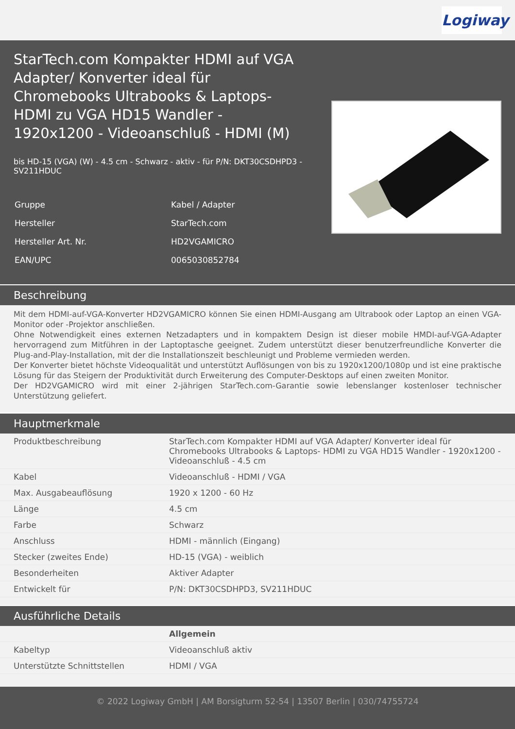Logiway
StarTech.com Kompakter HDMI auf VGA Adapter/ Konverter ideal für Chromebooks Ultrabooks & Laptops- HDMI zu VGA HD15 Wandler - 1920x1200 - Videoanschluß - HDMI (M)
bis HD-15 (VGA) (W) - 4.5 cm - Schwarz - aktiv - für P/N: DKT30CSDHPD3 - SV211HDUC
| Gruppe | Kabel / Adapter |
| Hersteller | StarTech.com |
| Hersteller Art. Nr. | HD2VGAMICRO |
| EAN/UPC | 0065030852784 |
Beschreibung
Mit dem HDMI-auf-VGA-Konverter HD2VGAMICRO können Sie einen HDMI-Ausgang am Ultrabook oder Laptop an einen VGA-Monitor oder -Projektor anschließen.
Ohne Notwendigkeit eines externen Netzadapters und in kompaktem Design ist dieser mobile HMDI-auf-VGA-Adapter hervorragend zum Mitführen in der Laptoptasche geeignet. Zudem unterstützt dieser benutzerfreundliche Konverter die Plug-and-Play-Installation, mit der die Installationszeit beschleunigt und Probleme vermieden werden.
Der Konverter bietet höchste Videoqualität und unterstützt Auflösungen von bis zu 1920x1200/1080p und ist eine praktische Lösung für das Steigern der Produktivität durch Erweiterung des Computer-Desktops auf einen zweiten Monitor.
Der HD2VGAMICRO wird mit einer 2-jährigen StarTech.com-Garantie sowie lebenslanger kostenloser technischer Unterstützung geliefert.
Hauptmerkmale
| Produktbeschreibung | StarTech.com Kompakter HDMI auf VGA Adapter/ Konverter ideal für Chromebooks Ultrabooks & Laptops- HDMI zu VGA HD15 Wandler - 1920x1200 - Videoanschluß - 4.5 cm |
| Kabel | Videoanschluß - HDMI / VGA |
| Max. Ausgabeauflösung | 1920 x 1200 - 60 Hz |
| Länge | 4.5 cm |
| Farbe | Schwarz |
| Anschluss | HDMI - männlich (Eingang) |
| Stecker (zweites Ende) | HD-15 (VGA) - weiblich |
| Besonderheiten | Aktiver Adapter |
| Entwickelt für | P/N: DKT30CSDHPD3, SV211HDUC |
Ausführliche Details
| | Allgemein |
| Kabeltyp | Videoanschluß aktiv |
| Unterstützte Schnittstellen | HDMI / VGA |
© 2022 Logiway GmbH | AM Borsigturm 52-54 | 13507 Berlin | 030/74755724